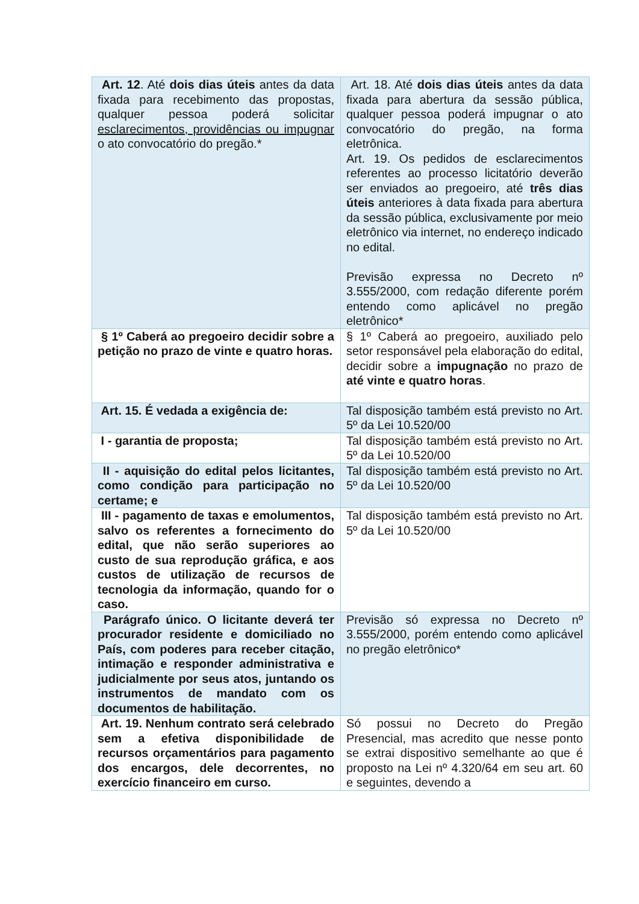| Art. 12 . Até dois dias úteis antes da data fixada para recebimento das propostas, qualquer pessoa poderá solicitar esclarecimentos, providências ou impugnar o ato convocatório do pregão.* | Art. 18. Até dois dias úteis antes da data fixada para abertura da sessão pública, qualquer pessoa poderá impugnar o ato convocatório do pregão, na forma eletrônica. Art. 19. Os pedidos de esclarecimentos referentes ao processo licitatório deverão ser enviados ao pregoeiro, até três dias úteis anteriores à data fixada para abertura da sessão pública, exclusivamente por meio eletrônico via internet, no endereço indicado no edital. Previsão expressa no Decreto nº 3.555/2000, com redação diferente porém entendo como aplicável no pregão eletrônico* |
| § 1º Caberá ao pregoeiro decidir sobre a petição no prazo de vinte e quatro horas. | § 1º Caberá ao pregoeiro, auxiliado pelo setor responsável pela elaboração do edital, decidir sobre a impugnação no prazo de até vinte e quatro horas . |
| Art. 15. É vedada a exigência de: | Tal disposição também está previsto no Art. 5º da Lei 10.520/00 |
| I - garantia de proposta; | Tal disposição também está previsto no Art. 5º da Lei 10.520/00 |
| II - aquisição do edital pelos licitantes, como condição para participação no certame; e | Tal disposição também está previsto no Art. 5º da Lei 10.520/00 |
| III - pagamento de taxas e emolumentos, salvo os referentes a fornecimento do edital, que não serão superiores ao custo de sua reprodução gráfica, e aos custos de utilização de recursos de tecnologia da informação, quando for o caso. | Tal disposição também está previsto no Art. 5º da Lei 10.520/00 |
| Parágrafo único. O licitante deverá ter procurador residente e domiciliado no País, com poderes para receber citação, intimação e responder administrativa e judicialmente por seus atos, juntando os instrumentos de mandato com os documentos de habilitação. | Previsão só expressa no Decreto nº 3.555/2000, porém entendo como aplicável no pregão eletrônico* |
| Art. 19. Nenhum contrato será celebrado sem a efetiva disponibilidade de recursos orçamentários para pagamento dos encargos, dele decorrentes, no exercício financeiro em curso. | Só possui no Decreto do Pregão Presencial, mas acredito que nesse ponto se extrai dispositivo semelhante ao que é proposto na Lei nº 4.320/64 em seu art. 60 e seguintes, devendo a |